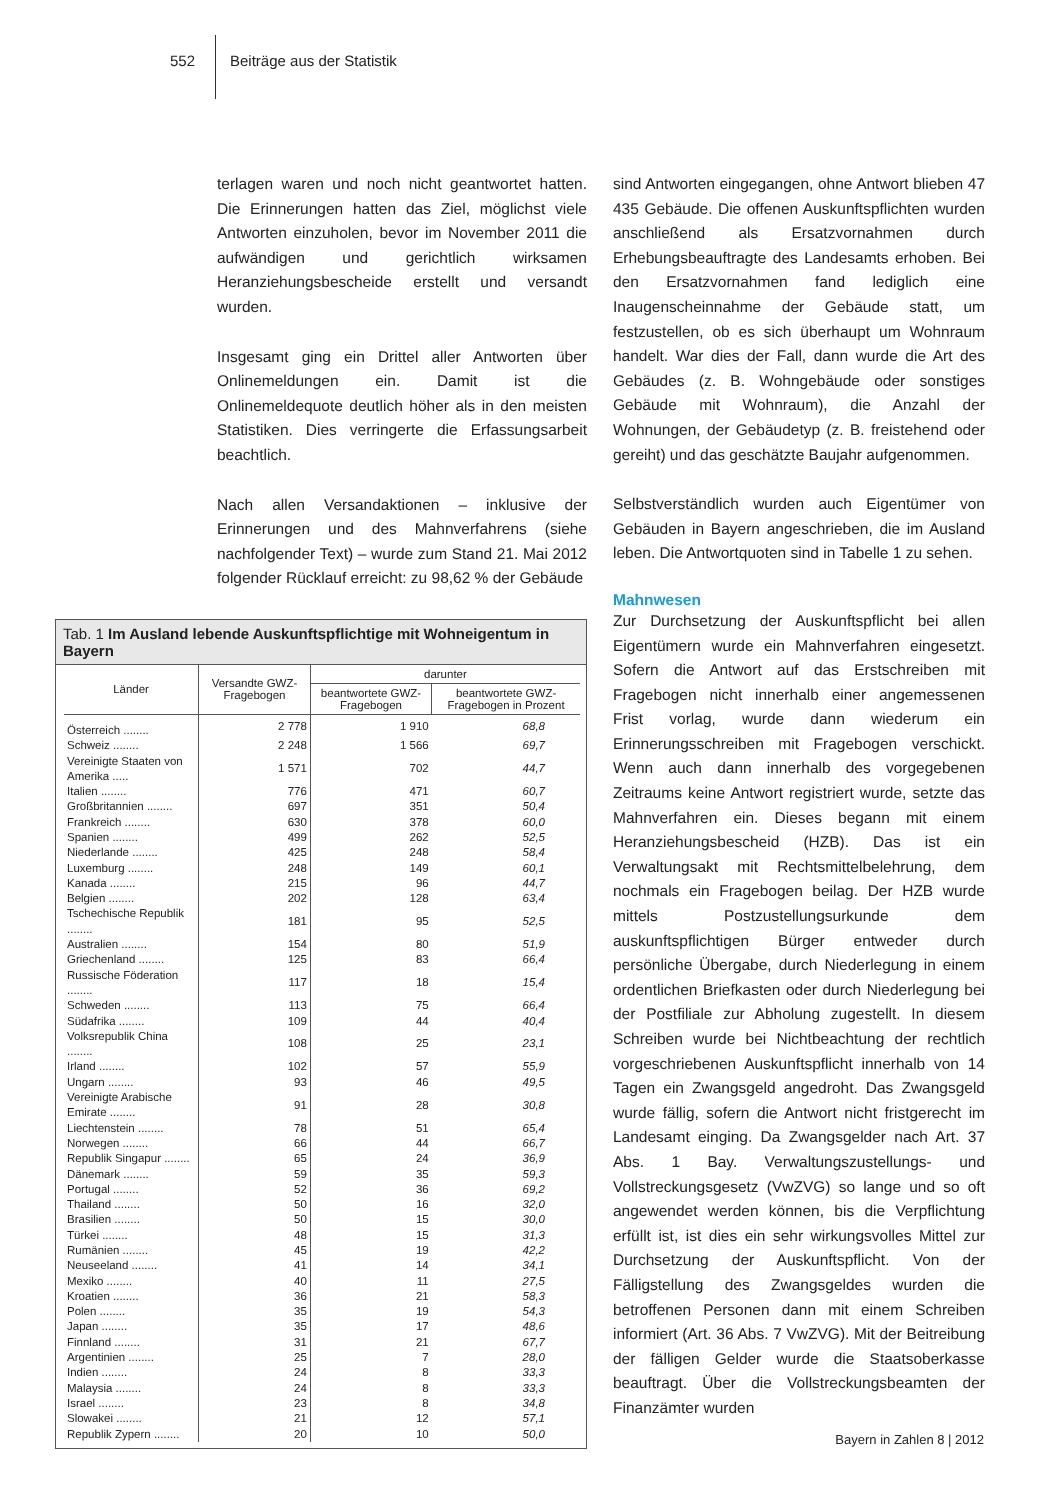552 Beiträge aus der Statistik
terlagen waren und noch nicht geantwortet hatten. Die Erinnerungen hatten das Ziel, möglichst viele Antworten einzuholen, bevor im November 2011 die aufwändigen und gerichtlich wirksamen Heranziehungsbescheide erstellt und versandt wurden.
Insgesamt ging ein Drittel aller Antworten über Onlinemeldungen ein. Damit ist die Onlinemeldequote deutlich höher als in den meisten Statistiken. Dies verringerte die Erfassungsarbeit beachtlich.
Nach allen Versandaktionen – inklusive der Erinnerungen und des Mahnverfahrens (siehe nachfolgender Text) – wurde zum Stand 21. Mai 2012 folgender Rücklauf erreicht: zu 98,62 % der Gebäude
Tab. 1 Im Ausland lebende Auskunftspflichtige mit Wohneigentum in Bayern
| Länder | Versandte GWZ-Fragebogen | darunter | |
| --- | --- | --- | --- |
| | | beantwortete GWZ-Fragebogen | beantwortete GWZ-Fragebogen in Prozent |
| Österreich ........ | 2 778 | 1 910 | 68,8 |
| Schweiz ........ | 2 248 | 1 566 | 69,7 |
| Vereinigte Staaten von Amerika ..... | 1 571 | 702 | 44,7 |
| Italien ........ | 776 | 471 | 60,7 |
| Großbritannien ........ | 697 | 351 | 50,4 |
| Frankreich ........ | 630 | 378 | 60,0 |
| Spanien ........ | 499 | 262 | 52,5 |
| Niederlande ........ | 425 | 248 | 58,4 |
| Luxemburg ........ | 248 | 149 | 60,1 |
| Kanada ........ | 215 | 96 | 44,7 |
| Belgien ........ | 202 | 128 | 63,4 |
| Tschechische Republik ........ | 181 | 95 | 52,5 |
| Australien ........ | 154 | 80 | 51,9 |
| Griechenland ........ | 125 | 83 | 66,4 |
| Russische Föderation ........ | 117 | 18 | 15,4 |
| Schweden ........ | 113 | 75 | 66,4 |
| Südafrika ........ | 109 | 44 | 40,4 |
| Volksrepublik China ........ | 108 | 25 | 23,1 |
| Irland ........ | 102 | 57 | 55,9 |
| Ungarn ........ | 93 | 46 | 49,5 |
| Vereinigte Arabische Emirate ........ | 91 | 28 | 30,8 |
| Liechtenstein ........ | 78 | 51 | 65,4 |
| Norwegen ........ | 66 | 44 | 66,7 |
| Republik Singapur ........ | 65 | 24 | 36,9 |
| Dänemark ........ | 59 | 35 | 59,3 |
| Portugal ........ | 52 | 36 | 69,2 |
| Thailand ........ | 50 | 16 | 32,0 |
| Brasilien ........ | 50 | 15 | 30,0 |
| Türkei ........ | 48 | 15 | 31,3 |
| Rumänien ........ | 45 | 19 | 42,2 |
| Neuseeland ........ | 41 | 14 | 34,1 |
| Mexiko ........ | 40 | 11 | 27,5 |
| Kroatien ........ | 36 | 21 | 58,3 |
| Polen ........ | 35 | 19 | 54,3 |
| Japan ........ | 35 | 17 | 48,6 |
| Finnland ........ | 31 | 21 | 67,7 |
| Argentinien ........ | 25 | 7 | 28,0 |
| Indien ........ | 24 | 8 | 33,3 |
| Malaysia ........ | 24 | 8 | 33,3 |
| Israel ........ | 23 | 8 | 34,8 |
| Slowakei ........ | 21 | 12 | 57,1 |
| Republik Zypern ........ | 20 | 10 | 50,0 |
sind Antworten eingegangen, ohne Antwort blieben 47 435 Gebäude. Die offenen Auskunftspflichten wurden anschließend als Ersatzvornahmen durch Erhebungsbeauftragte des Landesamts erhoben. Bei den Ersatzvornahmen fand lediglich eine Inaugenscheinnahme der Gebäude statt, um festzustellen, ob es sich überhaupt um Wohnraum handelt. War dies der Fall, dann wurde die Art des Gebäudes (z. B. Wohngebäude oder sonstiges Gebäude mit Wohnraum), die Anzahl der Wohnungen, der Gebäudetyp (z. B. freistehend oder gereiht) und das geschätzte Baujahr aufgenommen.
Selbstverständlich wurden auch Eigentümer von Gebäuden in Bayern angeschrieben, die im Ausland leben. Die Antwortquoten sind in Tabelle 1 zu sehen.
Mahnwesen
Zur Durchsetzung der Auskunftspflicht bei allen Eigentümern wurde ein Mahnverfahren eingesetzt. Sofern die Antwort auf das Erstschreiben mit Fragebogen nicht innerhalb einer angemessenen Frist vorlag, wurde dann wiederum ein Erinnerungsschreiben mit Fragebogen verschickt. Wenn auch dann innerhalb des vorgegebenen Zeitraums keine Antwort registriert wurde, setzte das Mahnverfahren ein. Dieses begann mit einem Heranziehungsbescheid (HZB). Das ist ein Verwaltungsakt mit Rechtsmittelbelehrung, dem nochmals ein Fragebogen beilag. Der HZB wurde mittels Postzustellungsurkunde dem auskunftspflichtigen Bürger entweder durch persönliche Übergabe, durch Niederlegung in einem ordentlichen Briefkasten oder durch Niederlegung bei der Postfiliale zur Abholung zugestellt. In diesem Schreiben wurde bei Nichtbeachtung der rechtlich vorgeschriebenen Auskunftspflicht innerhalb von 14 Tagen ein Zwangsgeld angedroht. Das Zwangsgeld wurde fällig, sofern die Antwort nicht fristgerecht im Landesamt einging. Da Zwangsgelder nach Art. 37 Abs. 1 Bay. Verwaltungszustellungs- und Vollstreckungsgesetz (VwZVG) so lange und so oft angewendet werden können, bis die Verpflichtung erfüllt ist, ist dies ein sehr wirkungsvolles Mittel zur Durchsetzung der Auskunftspflicht. Von der Fälligstellung des Zwangsgeldes wurden die betroffenen Personen dann mit einem Schreiben informiert (Art. 36 Abs. 7 VwZVG). Mit der Beitreibung der fälligen Gelder wurde die Staatsoberkasse beauftragt. Über die Vollstreckungsbeamten der Finanzämter wurden
Bayern in Zahlen 8 | 2012